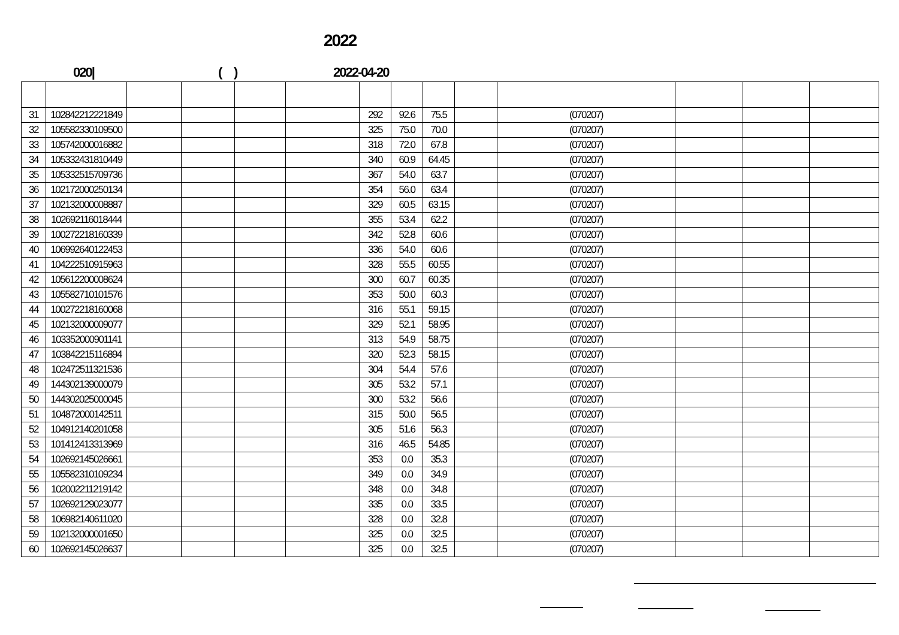2022
020| ( ) 2022-04-20
| 31 | 102842212221849 | | | | | 292 | 92.6 | 75.5 | | (070207) | | | |
| 32 | 105582330109500 | | | | | 325 | 75.0 | 70.0 | | (070207) | | | |
| 33 | 105742000016882 | | | | | 318 | 72.0 | 67.8 | | (070207) | | | |
| 34 | 105332431810449 | | | | | 340 | 60.9 | 64.45 | | (070207) | | | |
| 35 | 105332515709736 | | | | | 367 | 54.0 | 63.7 | | (070207) | | | |
| 36 | 102172000250134 | | | | | 354 | 56.0 | 63.4 | | (070207) | | | |
| 37 | 102132000008887 | | | | | 329 | 60.5 | 63.15 | | (070207) | | | |
| 38 | 102692116018444 | | | | | 355 | 53.4 | 62.2 | | (070207) | | | |
| 39 | 100272218160339 | | | | | 342 | 52.8 | 60.6 | | (070207) | | | |
| 40 | 106992640122453 | | | | | 336 | 54.0 | 60.6 | | (070207) | | | |
| 41 | 104222510915963 | | | | | 328 | 55.5 | 60.55 | | (070207) | | | |
| 42 | 105612200008624 | | | | | 300 | 60.7 | 60.35 | | (070207) | | | |
| 43 | 105582710101576 | | | | | 353 | 50.0 | 60.3 | | (070207) | | | |
| 44 | 100272218160068 | | | | | 316 | 55.1 | 59.15 | | (070207) | | | |
| 45 | 102132000009077 | | | | | 329 | 52.1 | 58.95 | | (070207) | | | |
| 46 | 103352000901141 | | | | | 313 | 54.9 | 58.75 | | (070207) | | | |
| 47 | 103842215116894 | | | | | 320 | 52.3 | 58.15 | | (070207) | | | |
| 48 | 102472511321536 | | | | | 304 | 54.4 | 57.6 | | (070207) | | | |
| 49 | 144302139000079 | | | | | 305 | 53.2 | 57.1 | | (070207) | | | |
| 50 | 144302025000045 | | | | | 300 | 53.2 | 56.6 | | (070207) | | | |
| 51 | 104872000142511 | | | | | 315 | 50.0 | 56.5 | | (070207) | | | |
| 52 | 104912140201058 | | | | | 305 | 51.6 | 56.3 | | (070207) | | | |
| 53 | 101412413313969 | | | | | 316 | 46.5 | 54.85 | | (070207) | | | |
| 54 | 102692145026661 | | | | | 353 | 0.0 | 35.3 | | (070207) | | | |
| 55 | 105582310109234 | | | | | 349 | 0.0 | 34.9 | | (070207) | | | |
| 56 | 102002211219142 | | | | | 348 | 0.0 | 34.8 | | (070207) | | | |
| 57 | 102692129023077 | | | | | 335 | 0.0 | 33.5 | | (070207) | | | |
| 58 | 106982140611020 | | | | | 328 | 0.0 | 32.8 | | (070207) | | | |
| 59 | 102132000001650 | | | | | 325 | 0.0 | 32.5 | | (070207) | | | |
| 60 | 102692145026637 | | | | | 325 | 0.0 | 32.5 | | (070207) | | | |